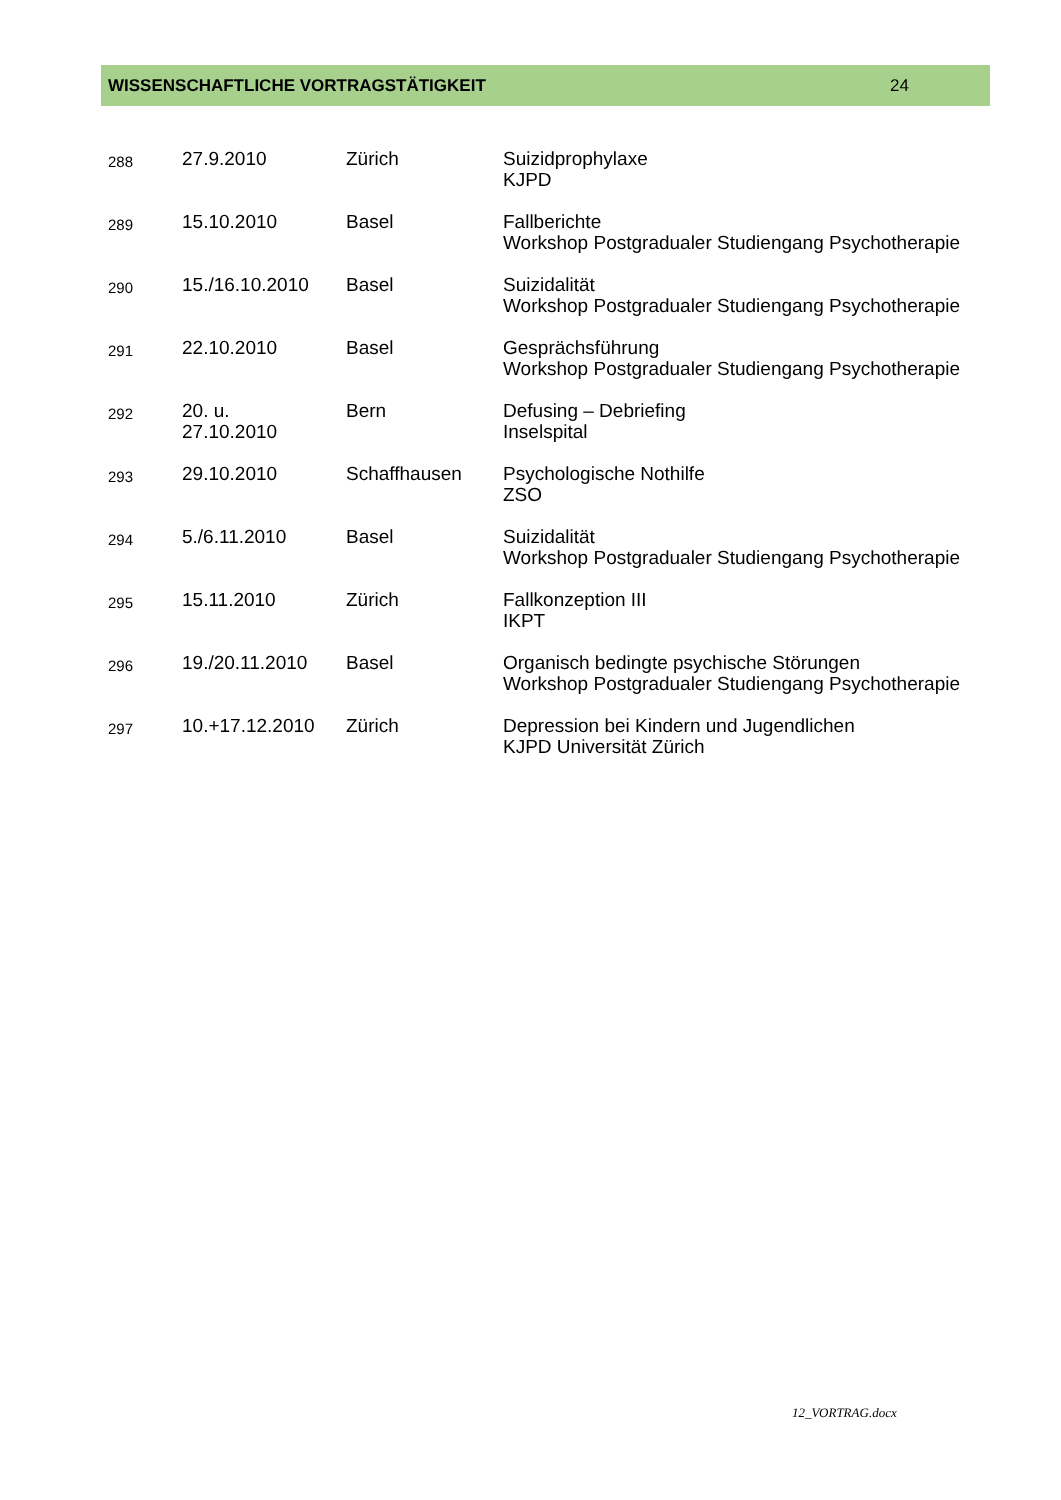WISSENSCHAFTLICHE VORTRAGSTÄTIGKEIT 24
| 288 | 27.9.2010 | Zürich | Suizidprophylaxe KJPD |
| 289 | 15.10.2010 | Basel | Fallberichte Workshop Postgradualer Studiengang Psychotherapie |
| 290 | 15./16.10.2010 | Basel | Suizidalität Workshop Postgradualer Studiengang Psychotherapie |
| 291 | 22.10.2010 | Basel | Gesprächsführung Workshop Postgradualer Studiengang Psychotherapie |
| 292 | 20. u. 27.10.2010 | Bern | Defusing – Debriefing Inselspital |
| 293 | 29.10.2010 | Schaffhausen | Psychologische Nothilfe ZSO |
| 294 | 5./6.11.2010 | Basel | Suizidalität Workshop Postgradualer Studiengang Psychotherapie |
| 295 | 15.11.2010 | Zürich | Fallkonzeption III IKPT |
| 296 | 19./20.11.2010 | Basel | Organisch bedingte psychische Störungen Workshop Postgradualer Studiengang Psychotherapie |
| 297 | 10.+17.12.2010 | Zürich | Depression bei Kindern und Jugendlichen KJPD Universität Zürich |
12_VORTRAG.docx